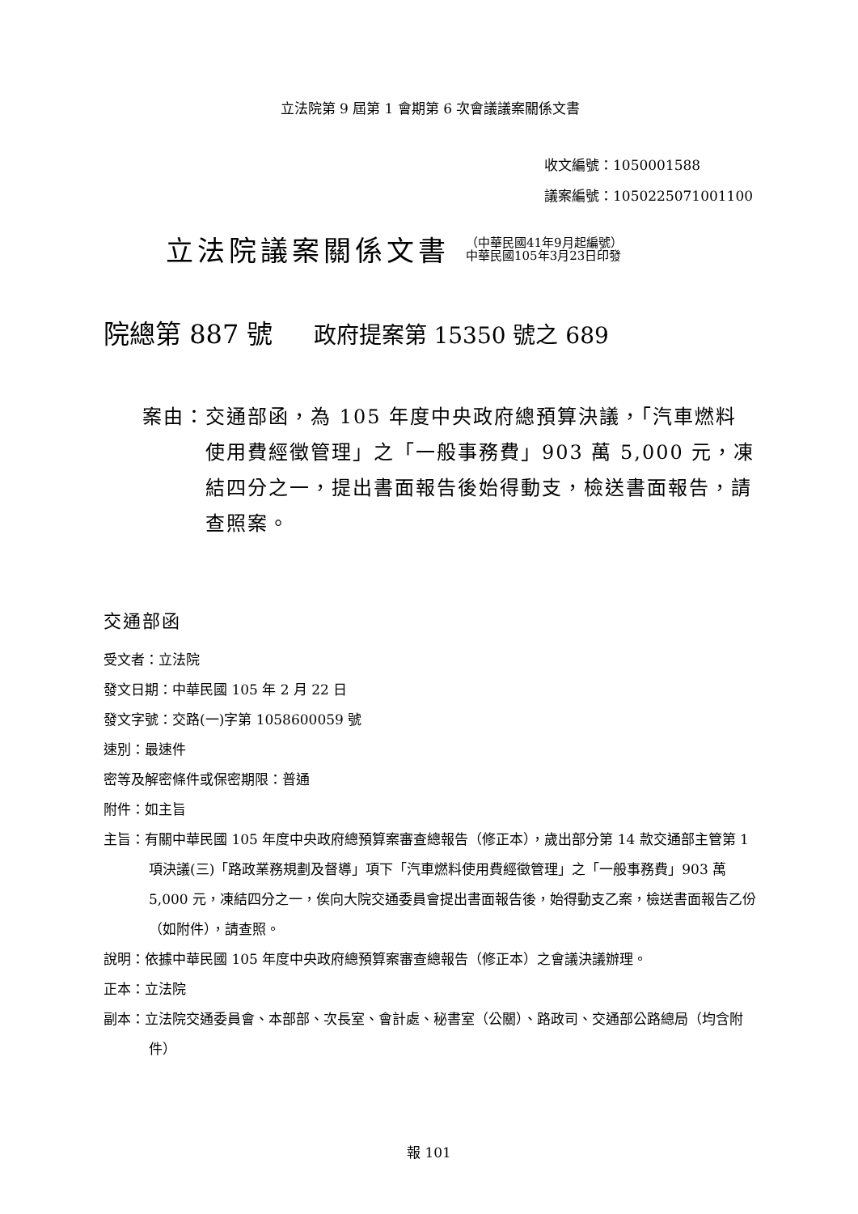立法院第 9 屆第 1 會期第 6 次會議議案關係文書
收文編號：1050001588
議案編號：1050225071001100
立法院議案關係文書
（中華民國41年9月起編號）
中華民國105年3月23日印發
院總第 887 號 政府提案第 15350 號之 689
案由： 交通部函，為 105 年度中央政府總預算決議，「汽車燃料使用費經徵管理」之「一般事務費」903 萬 5,000 元，凍結四分之一，提出書面報告後始得動支，檢送書面報告，請查照案。
交通部函
受文者：立法院
發文日期：中華民國 105 年 2 月 22 日
發文字號：交路(一)字第 1058600059 號
速別：最速件
密等及解密條件或保密期限：普通
附件：如主旨
主旨：有關中華民國 105 年度中央政府總預算案審查總報告（修正本），歲出部分第 14 款交通部主管第 1 項決議(三)「路政業務規劃及督導」項下「汽車燃料使用費經徵管理」之「一般事務費」903 萬 5,000 元，凍結四分之一，俟向大院交通委員會提出書面報告後，始得動支乙案，檢送書面報告乙份（如附件），請查照。
說明：依據中華民國 105 年度中央政府總預算案審查總報告（修正本）之會議決議辦理。
正本：立法院
副本：立法院交通委員會、本部部、次長室、會計處、秘書室（公關）、路政司、交通部公路總局（均含附件）
報 101